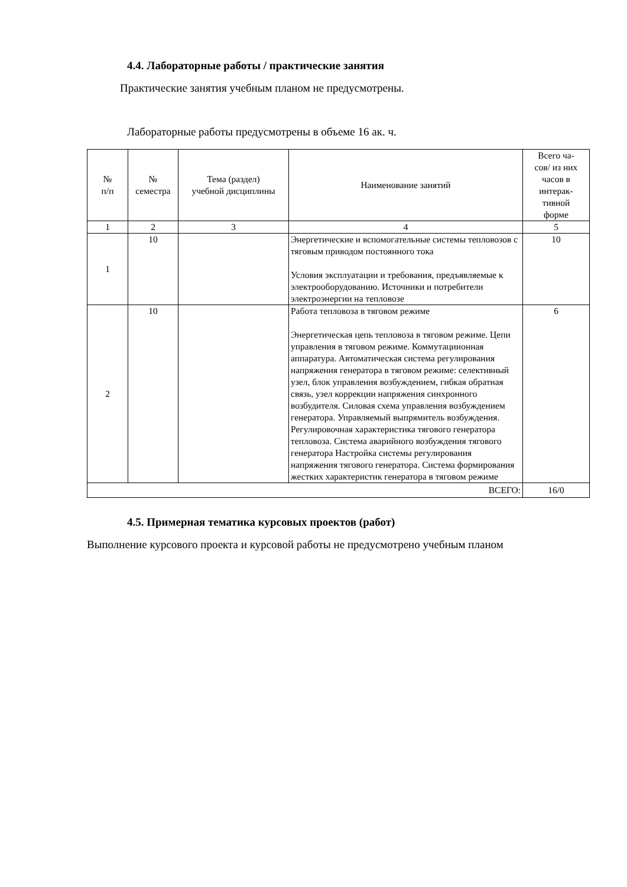4.4. Лабораторные работы / практические занятия
Практические занятия учебным планом не предусмотрены.
Лабораторные работы предусмотрены в объеме 16 ак. ч.
| № п/п | № семестра | Тема (раздел) учебной дисциплины | Наименование занятий | Всего ча- сов/ из них часов в интерак- тивной форме |
| --- | --- | --- | --- | --- |
| 1 | 2 | 3 | 4 | 5 |
| 1 | 10 | | Энергетические и вспомогательные системы тепловозов с тяговым приводом постоянного тока Условия эксплуатации и требования, предъявляемые к электрооборудованию. Источники и потребители электроэнергии на тепловозе | 10 |
| 2 | 10 | | Работа тепловоза в тяговом режиме Энергетическая цепь тепловоза в тяговом режиме. Цепи управления в тяговом режиме. Коммутациионная аппаратура. Автоматическая система регулирования напряжения генератора в тяговом режиме: селективный узел, блок управления возбуждением, гибкая обратная связь, узел коррекции напряжения синхронного возбудителя. Силовая схема управления возбуждением генератора. Управляемый выпрямитель возбуждения. Регулировочная характеристика тягового генератора тепловоза. Система аварийного возбуждения тягового генератора Настройка системы регулирования напряжения тягового генератора. Система формирования жестких характеристик генератора в тяговом режиме | 6 |
| ВСЕГО: | | | | 16/0 |
4.5. Примерная тематика курсовых проектов (работ)
Выполнение курсового проекта и курсовой работы не предусмотрено учебным планом